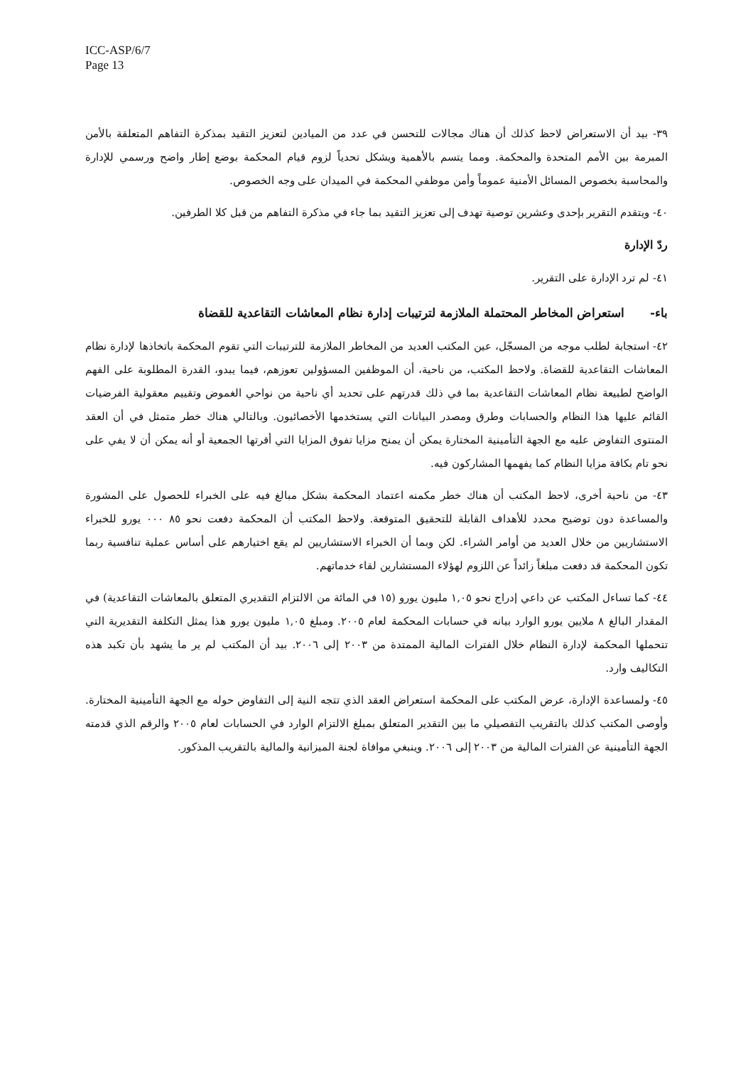ICC-ASP/6/7
Page 13
٣٩- بيد أن الاستعراض لاحظ كذلك أن هناك مجالات للتحسن في عدد من الميادين لتعزيز التقيد بمذكرة التفاهم المتعلقة بالأمن المبرمة بين الأمم المتحدة والمحكمة. ومما يتسم بالأهمية ويشكل تحدياً لزوم قيام المحكمة بوضع إطار واضح ورسمي للإدارة والمحاسبة بخصوص المسائل الأمنية عموماً وأمن موظفي المحكمة في الميدان على وجه الخصوص.
٤٠- ويتقدم التقرير بإحدى وعشرين توصية تهدف إلى تعزيز التقيد بما جاء في مذكرة التفاهم من قبل كلا الطرفين.
ردّ الإدارة
٤١- لم ترد الإدارة على التقرير.
باء- استعراض المخاطر المحتملة الملازمة لترتيبات إدارة نظام المعاشات التقاعدية للقضاة
٤٢- استجابة لطلب موجه من المسجّل، عين المكتب العديد من المخاطر الملازمة للترتيبات التي تقوم المحكمة باتخاذها لإدارة نظام المعاشات التقاعدية للقضاة. ولاحظ المكتب، من ناحية، أن الموظفين المسؤولين تعوزهم، فيما يبدو، القدرة المطلوبة على الفهم الواضح لطبيعة نظام المعاشات التقاعدية بما في ذلك قدرتهم على تحديد أي ناحية من نواحي الغموض وتقييم معقولية الفرضيات القائم عليها هذا النظام والحسابات وطرق ومصدر البيانات التي يستخدمها الأخصائيون. وبالتالي هناك خطر متمثل في أن العقد المنتوى التفاوض عليه مع الجهة التأمينية المختارة يمكن أن يمنح مزايا تفوق المزايا التي أقرتها الجمعية أو أنه يمكن أن لا يفي على نحو تام بكافة مزايا النظام كما يفهمها المشاركون فيه.
٤٣- من ناحية أخرى، لاحظ المكتب أن هناك خطر مكمنه اعتماد المحكمة بشكل مبالغ فيه على الخبراء للحصول على المشورة والمساعدة دون توضيح محدد للأهداف القابلة للتحقيق المتوقعة. ولاحظ المكتب أن المحكمة دفعت نحو ٨٥ ٠٠٠ يورو للخبراء الاستشاريين من خلال العديد من أوامر الشراء. لكن وبما أن الخبراء الاستشاريين لم يقع اختيارهم على أساس عملية تنافسية ربما تكون المحكمة قد دفعت مبلغاً زائداً عن اللزوم لهؤلاء المستشارين لقاء خدماتهم.
٤٤- كما تساءل المكتب عن داعي إدراج نحو ١,٠٥ مليون يورو (١٥ في المائة من الالتزام التقديري المتعلق بالمعاشات التقاعدية) في المقدار البالغ ٨ ملايين يورو الوارد بيانه في حسابات المحكمة لعام ٢٠٠٥. ومبلغ ١,٠٥ مليون يورو هذا يمثل التكلفة التقديرية التي تتحملها المحكمة لإدارة النظام خلال الفترات المالية الممتدة من ٢٠٠٣ إلى ٢٠٠٦. بيد أن المكتب لم ير ما يشهد بأن تكبد هذه التكاليف وارد.
٤٥- ولمساعدة الإدارة، عرض المكتب على المحكمة استعراض العقد الذي تتجه النية إلى التفاوض حوله مع الجهة التأمينية المختارة. وأوصى المكتب كذلك بالتقريب التفصيلي ما بين التقدير المتعلق بمبلغ الالتزام الوارد في الحسابات لعام ٢٠٠٥ والرقم الذي قدمته الجهة التأمينية عن الفترات المالية من ٢٠٠٣ إلى ٢٠٠٦. وينبغي موافاة لجنة الميزانية والمالية بالتقريب المذكور.